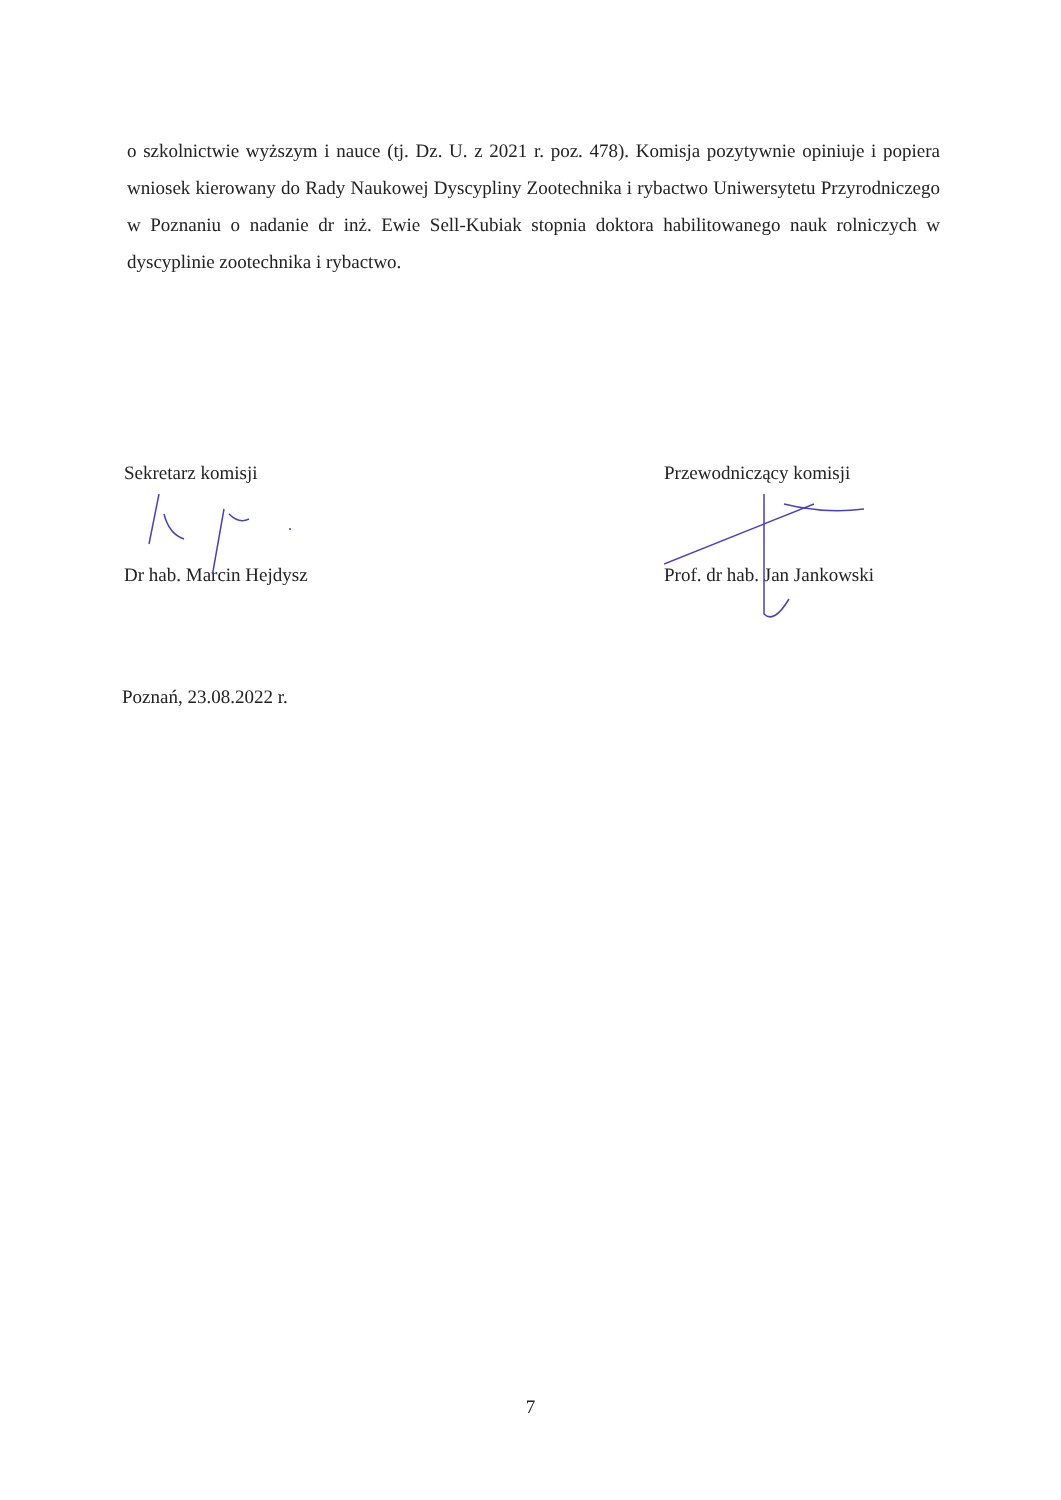o szkolnictwie wyższym i nauce (tj. Dz. U. z 2021 r. poz. 478). Komisja pozytywnie opiniuje i popiera wniosek kierowany do Rady Naukowej Dyscypliny Zootechnika i rybactwo Uniwersytetu Przyrodniczego w Poznaniu o nadanie dr inż. Ewie Sell-Kubiak stopnia doktora habilitowanego nauk rolniczych w dyscyplinie zootechnika i rybactwo.
Sekretarz komisji
Dr hab. Marcin Hejdysz
Przewodniczący komisji
Prof. dr hab. Jan Jankowski
Poznań, 23.08.2022 r.
7